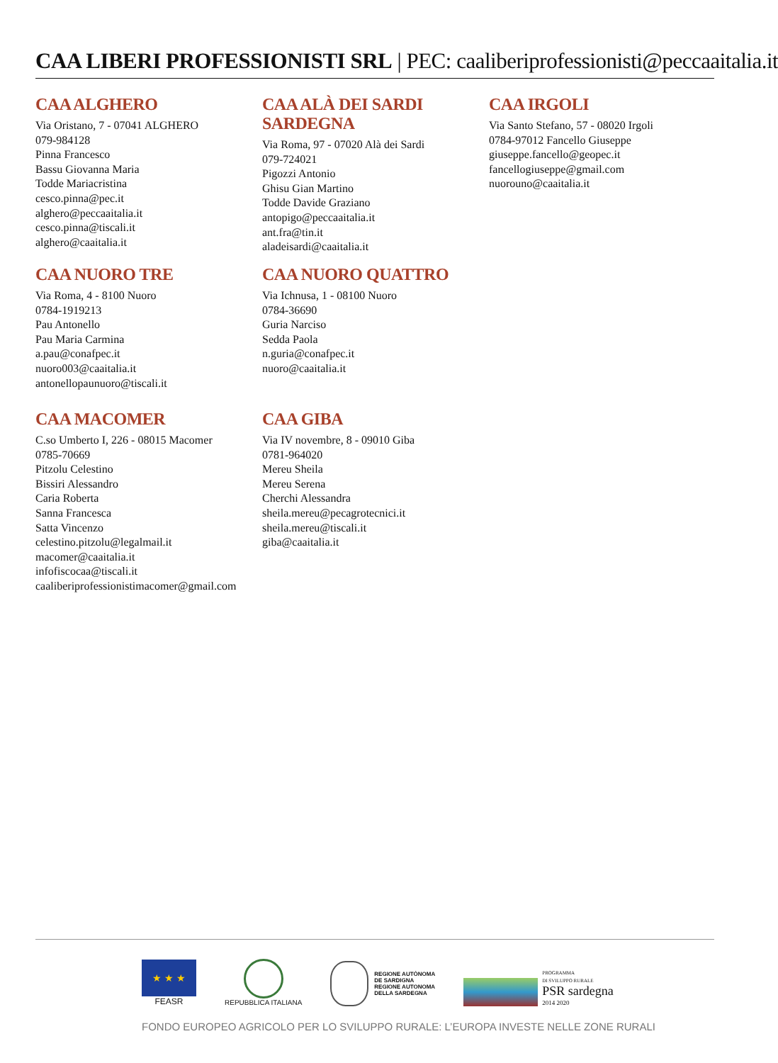CAA LIBERI PROFESSIONISTI SRL | PEC: caaliberiprofessionisti@peccaaitalia.it
CAA ALGHERO
Via Oristano, 7 - 07041 ALGHERO
079-984128
Pinna Francesco
Bassu Giovanna Maria
Todde Mariacristina
cesco.pinna@pec.it
alghero@peccaaitalia.it
cesco.pinna@tiscali.it
alghero@caaitalia.it
CAA ALÀ DEI SARDI SARDEGNA
Via Roma, 97 - 07020 Alà dei Sardi
079-724021
Pigozzi Antonio
Ghisu Gian Martino
Todde Davide Graziano
antopigo@peccaaitalia.it
ant.fra@tin.it
aladeisardi@caaitalia.it
CAA IRGOLI
Via Santo Stefano, 57 - 08020 Irgoli
0784-97012 Fancello Giuseppe
giuseppe.fancello@geopec.it
fancellogiuseppe@gmail.com
nuorouno@caaitalia.it
CAA NUORO TRE
Via Roma, 4 - 8100 Nuoro
0784-1919213
Pau Antonello
Pau Maria Carmina
a.pau@conafpec.it
nuoro003@caaitalia.it
antonellopaunuoro@tiscali.it
CAA NUORO QUATTRO
Via Ichnusa, 1 - 08100 Nuoro
0784-36690
Guria Narciso
Sedda Paola
n.guria@conafpec.it
nuoro@caaitalia.it
CAA MACOMER
C.so Umberto I, 226 - 08015 Macomer
0785-70669
Pitzolu Celestino
Bissiri Alessandro
Caria Roberta
Sanna Francesca
Satta Vincenzo
celestino.pitzolu@legalmail.it
macomer@caaitalia.it
infofiscocaa@tiscali.it
caaliberiprofessionistimacomer@gmail.com
CAA GIBA
Via IV novembre, 8 - 09010 Giba
0781-964020
Mereu Sheila
Mereu Serena
Cherchi Alessandra
sheila.mereu@pecagrotecnici.it
sheila.mereu@tiscali.it
giba@caaitalia.it
★ ★ ★
FEASR
REPUBBLICA ITALIANA
REGIONE AUTÒNOMA
DE SARDIGNA
REGIONE AUTONOMA
DELLA SARDEGNA
PROGRAMMA
DI SVILUPPO RURALE
PSR sardegna
2014 2020
FONDO EUROPEO AGRICOLO PER LO SVILUPPO RURALE: L’EUROPA INVESTE NELLE ZONE RURALI